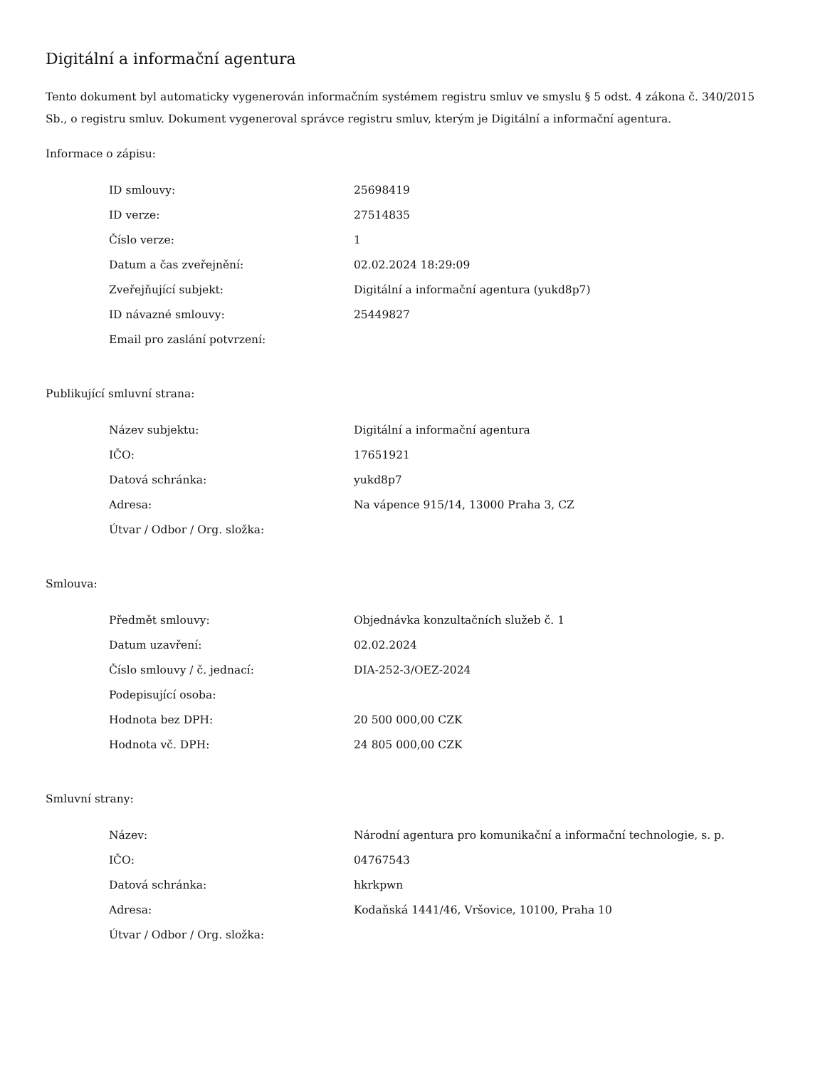Digitální a informační agentura
Tento dokument byl automaticky vygenerován informačním systémem registru smluv ve smyslu § 5 odst. 4 zákona č. 340/2015 Sb., o registru smluv. Dokument vygeneroval správce registru smluv, kterým je Digitální a informační agentura.
Informace o zápisu:
| ID smlouvy: | 25698419 |
| ID verze: | 27514835 |
| Číslo verze: | 1 |
| Datum a čas zveřejnění: | 02.02.2024 18:29:09 |
| Zveřejňující subjekt: | Digitální a informační agentura (yukd8p7) |
| ID návazné smlouvy: | 25449827 |
| Email pro zaslání potvrzení: | |
Publikující smluvní strana:
| Název subjektu: | Digitální a informační agentura |
| IČO: | 17651921 |
| Datová schránka: | yukd8p7 |
| Adresa: | Na vápence 915/14, 13000 Praha 3, CZ |
| Útvar / Odbor / Org. složka: | |
Smlouva:
| Předmět smlouvy: | Objednávka konzultačních služeb č. 1 |
| Datum uzavření: | 02.02.2024 |
| Číslo smlouvy / č. jednací: | DIA-252-3/OEZ-2024 |
| Podepisující osoba: | |
| Hodnota bez DPH: | 20 500 000,00 CZK |
| Hodnota vč. DPH: | 24 805 000,00 CZK |
Smluvní strany:
| Název: | Národní agentura pro komunikační a informační technologie, s. p. |
| IČO: | 04767543 |
| Datová schránka: | hkrkpwn |
| Adresa: | Kodaňská 1441/46, Vršovice, 10100, Praha 10 |
| Útvar / Odbor / Org. složka: | |